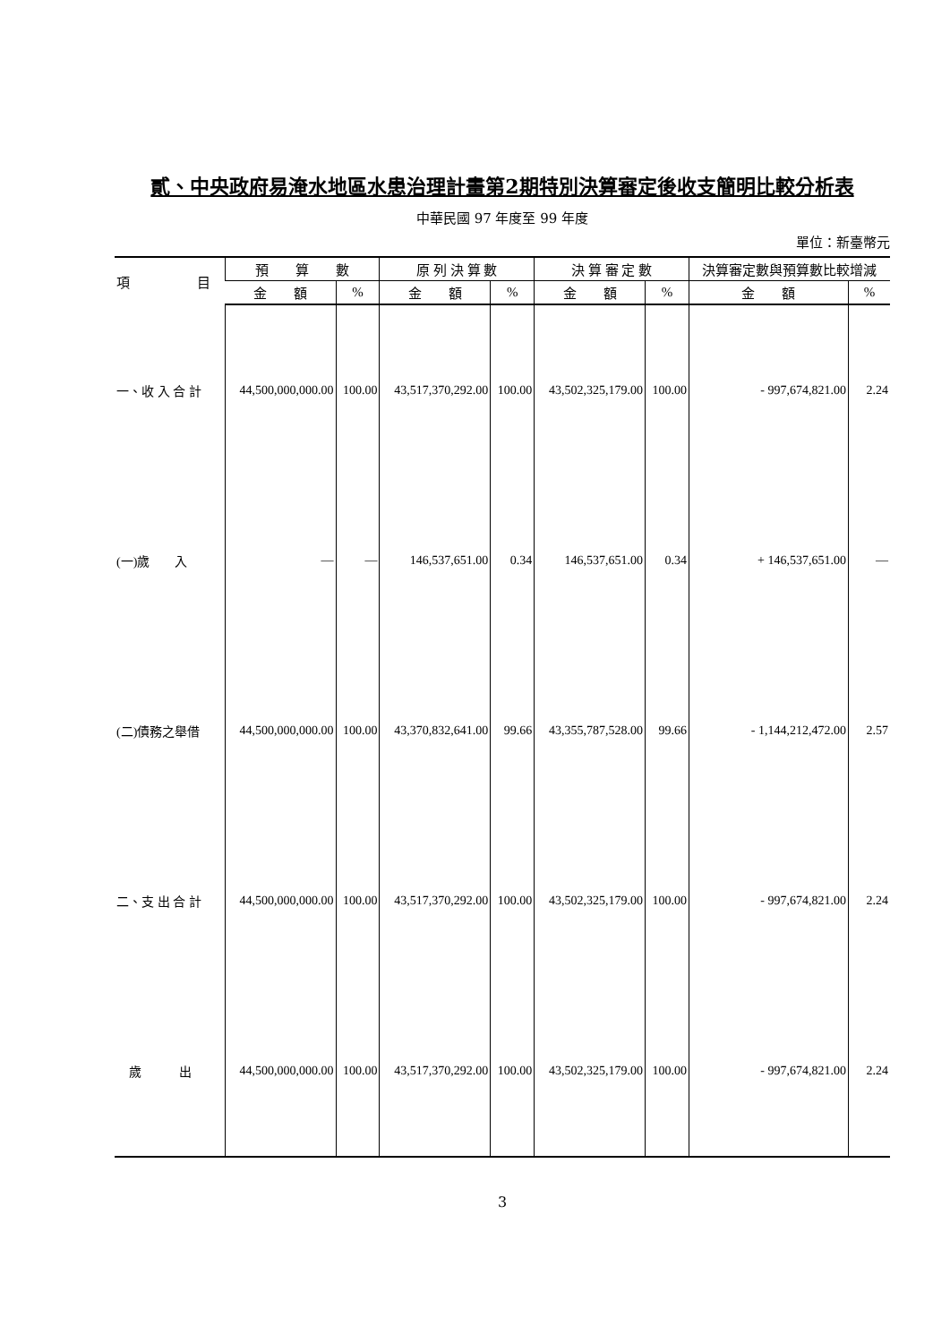貳、中央政府易淹水地區水患治理計畫第2期特別決算審定後收支簡明比較分析表
中華民國 97 年度至 99 年度
單位：新臺幣元
| 項 目 | 預 算 數 | | 原 列 決 算 數 | | 決 算 審 定 數 | | 決算審定數與預算數比較增減 | |
| --- | --- | --- | --- | --- | --- | --- | --- | --- |
| | 金 額 | % | 金 額 | % | 金 額 | % | 金 額 | % |
| 一、收 入 合 計 | 44,500,000,000.00 | 100.00 | 43,517,370,292.00 | 100.00 | 43,502,325,179.00 | 100.00 | - 997,674,821.00 | 2.24 |
| (一)歲 入 | — | — | 146,537,651.00 | 0.34 | 146,537,651.00 | 0.34 | + 146,537,651.00 | — |
| (二)債務之舉借 | 44,500,000,000.00 | 100.00 | 43,370,832,641.00 | 99.66 | 43,355,787,528.00 | 99.66 | - 1,144,212,472.00 | 2.57 |
| 二、支 出 合 計 | 44,500,000,000.00 | 100.00 | 43,517,370,292.00 | 100.00 | 43,502,325,179.00 | 100.00 | - 997,674,821.00 | 2.24 |
| 歲 出 | 44,500,000,000.00 | 100.00 | 43,517,370,292.00 | 100.00 | 43,502,325,179.00 | 100.00 | - 997,674,821.00 | 2.24 |
3